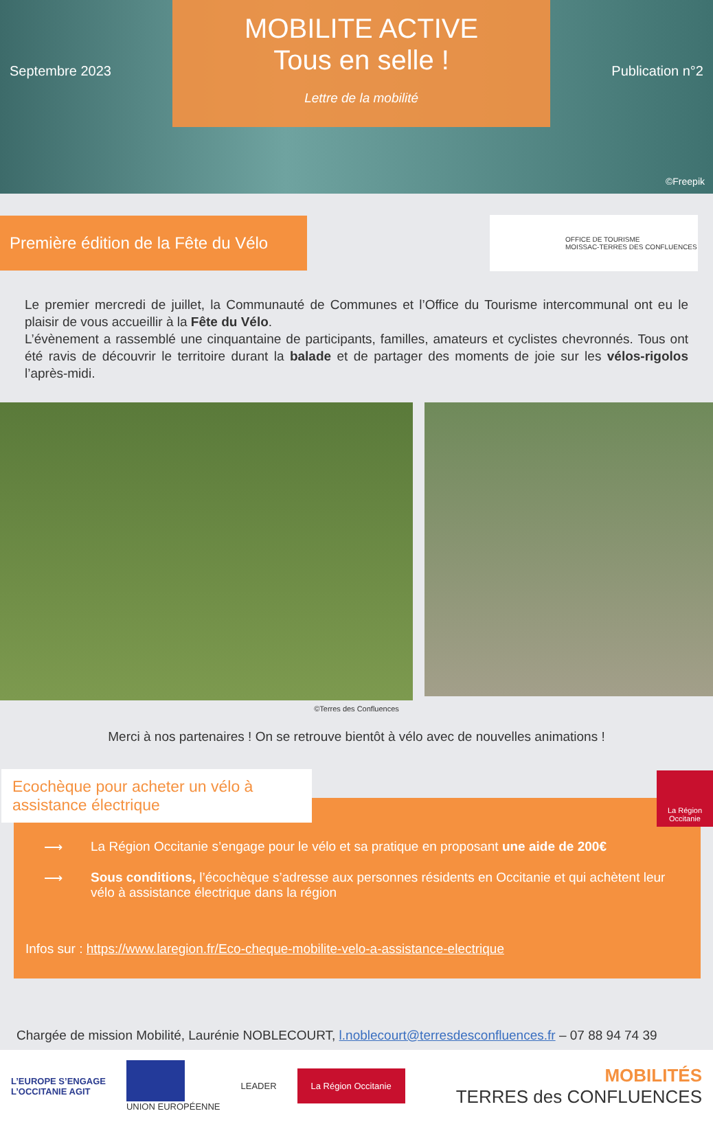Septembre 2023
MOBILITE ACTIVE
Tous en selle !
Lettre de la mobilité
Publication n°2
©Freepik
Première édition de la Fête du Vélo
OFFICE DE TOURISME
MOISSAC-TERRES DES CONFLUENCES
Le premier mercredi de juillet, la Communauté de Communes et l’Office du Tourisme intercommunal ont eu le plaisir de vous accueillir à la Fête du Vélo.
L’évènement a rassemblé une cinquantaine de participants, familles, amateurs et cyclistes chevronnés. Tous ont été ravis de découvrir le territoire durant la balade et de partager des moments de joie sur les vélos-rigolos l’après-midi.
©Terres des Confluences
Merci à nos partenaires ! On se retrouve bientôt à vélo avec de nouvelles animations !
Ecochèque pour acheter un vélo à assistance électrique
La Région Occitanie
⟶ La Région Occitanie s’engage pour le vélo et sa pratique en proposant une aide de 200€
⟶ Sous conditions, l’écochèque s’adresse aux personnes résidents en Occitanie et qui achètent leur vélo à assistance électrique dans la région
Infos sur : https://www.laregion.fr/Eco-cheque-mobilite-velo-a-assistance-electrique
Chargée de mission Mobilité, Laurénie NOBLECOURT, l.noblecourt@terresdesconfluences.fr – 07 88 94 74 39
L’EUROPE S’ENGAGE
L’OCCITANIE AGIT
UNION EUROPÉENNE LEADER
La Région Occitanie
MOBILITÉS
TERRES des CONFLUENCES